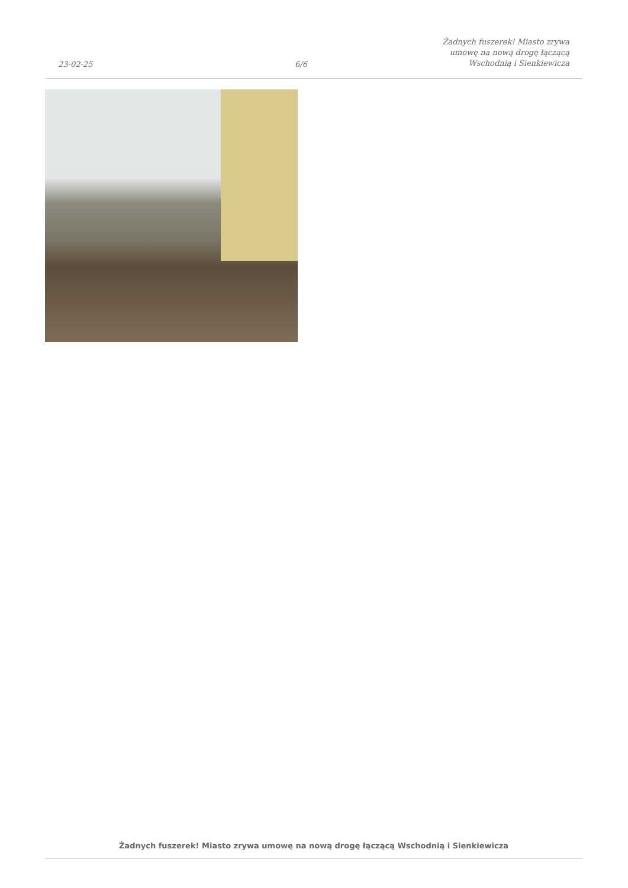23-02-25
6/6
Żadnych fuszerek! Miasto zrywa
umowę na nową drogę łączącą
Wschodnią i Sienkiewicza
Żadnych fuszerek! Miasto zrywa umowę na nową drogę łączącą Wschodnią i Sienkiewicza